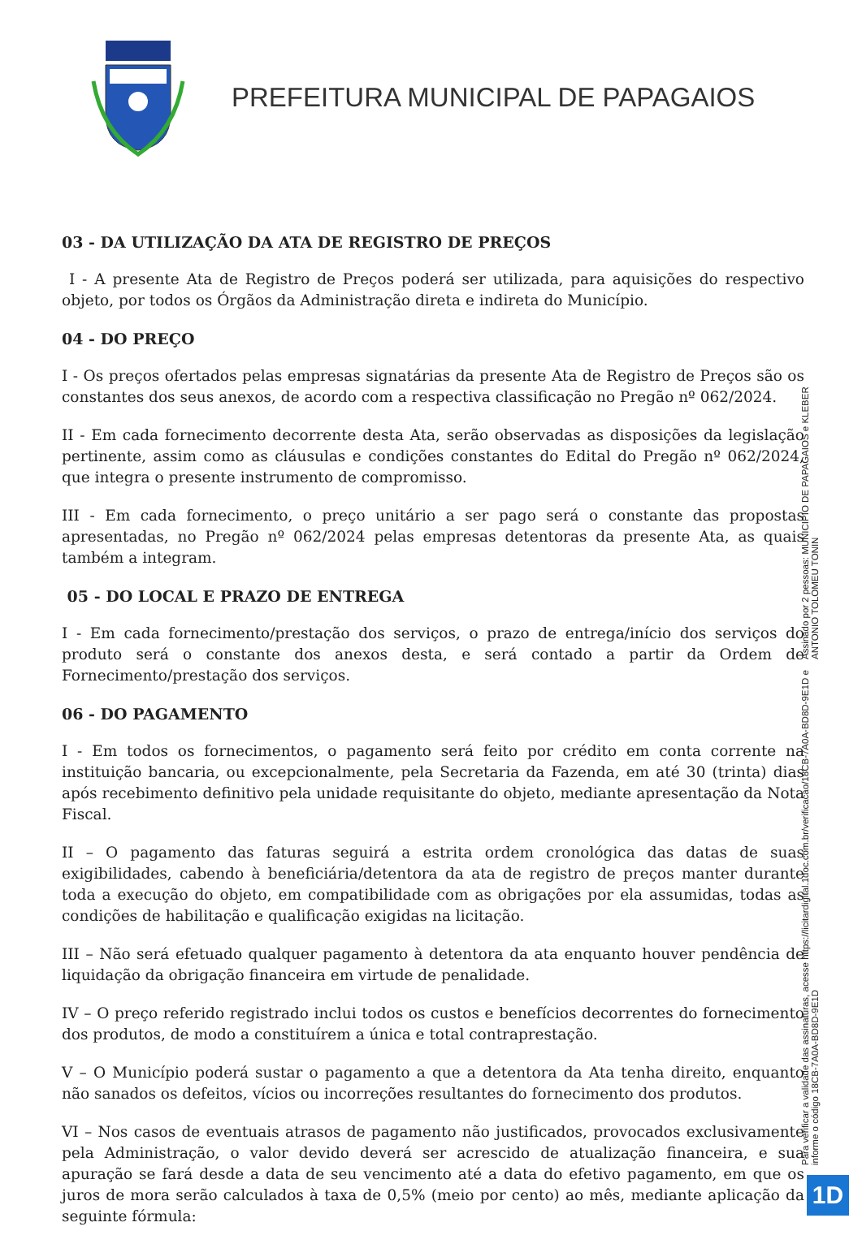PREFEITURA MUNICIPAL DE PAPAGAIOS
03 - DA UTILIZAÇÃO DA ATA DE REGISTRO DE PREÇOS
I - A presente Ata de Registro de Preços poderá ser utilizada, para aquisições do respectivo objeto, por todos os Órgãos da Administração direta e indireta do Município.
04 - DO PREÇO
I - Os preços ofertados pelas empresas signatárias da presente Ata de Registro de Preços são os constantes dos seus anexos, de acordo com a respectiva classificação no Pregão nº 062/2024.
II - Em cada fornecimento decorrente desta Ata, serão observadas as disposições da legislação pertinente, assim como as cláusulas e condições constantes do Edital do Pregão nº 062/2024, que integra o presente instrumento de compromisso.
III - Em cada fornecimento, o preço unitário a ser pago será o constante das propostas apresentadas, no Pregão nº 062/2024 pelas empresas detentoras da presente Ata, as quais também a integram.
05 - DO LOCAL E PRAZO DE ENTREGA
I - Em cada fornecimento/prestação dos serviços, o prazo de entrega/início dos serviços do produto será o constante dos anexos desta, e será contado a partir da Ordem de Fornecimento/prestação dos serviços.
06 - DO PAGAMENTO
I - Em todos os fornecimentos, o pagamento será feito por crédito em conta corrente na instituição bancaria, ou excepcionalmente, pela Secretaria da Fazenda, em até 30 (trinta) dias após recebimento definitivo pela unidade requisitante do objeto, mediante apresentação da Nota Fiscal.
II – O pagamento das faturas seguirá a estrita ordem cronológica das datas de suas exigibilidades, cabendo à beneficiária/detentora da ata de registro de preços manter durante toda a execução do objeto, em compatibilidade com as obrigações por ela assumidas, todas as condições de habilitação e qualificação exigidas na licitação.
III – Não será efetuado qualquer pagamento à detentora da ata enquanto houver pendência de liquidação da obrigação financeira em virtude de penalidade.
IV – O preço referido registrado inclui todos os custos e benefícios decorrentes do fornecimento dos produtos, de modo a constituírem a única e total contraprestação.
V – O Município poderá sustar o pagamento a que a detentora da Ata tenha direito, enquanto não sanados os defeitos, vícios ou incorreções resultantes do fornecimento dos produtos.
VI – Nos casos de eventuais atrasos de pagamento não justificados, provocados exclusivamente pela Administração, o valor devido deverá ser acrescido de atualização financeira, e sua apuração se fará desde a data de seu vencimento até a data do efetivo pagamento, em que os juros de mora serão calculados à taxa de 0,5% (meio por cento) ao mês, mediante aplicação da seguinte fórmula:
Assinado por 2 pessoas: MUNICIPIO DE PAPAGAIOS e KLEBER ANTONIO TOLOMEU TONIN
Para verificar a validade das assinaturas, acesse https://licitardigital.1doc.com.br/verificacao/18CB-7A0A-BD8D-9E1D e informe o código 18CB-7A0A-BD8D-9E1D
1D